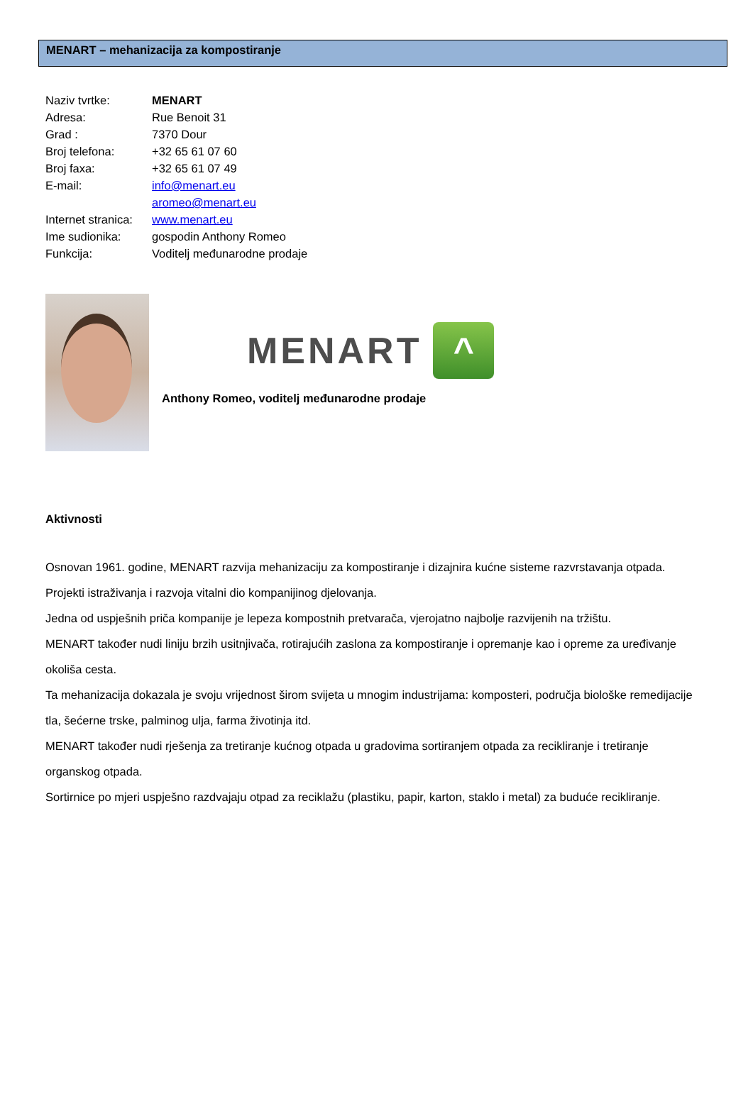MENART – mehanizacija za kompostiranje
| Naziv tvrtke: | MENART |
| Adresa: | Rue Benoit 31 |
| Grad : | 7370 Dour |
| Broj telefona: | +32 65 61 07 60 |
| Broj faxa: | +32 65 61 07 49 |
| E-mail: | info@menart.eu |
| | aromeo@menart.eu |
| Internet stranica: | www.menart.eu |
| Ime sudionika: | gospodin Anthony Romeo |
| Funkcija: | Voditelj međunarodne prodaje |
MENART
^
Anthony Romeo, voditelj međunarodne prodaje
Aktivnosti
Osnovan 1961. godine, MENART razvija mehanizaciju za kompostiranje i dizajnira kućne sisteme razvrstavanja otpada.
Projekti istraživanja i razvoja vitalni dio kompanijinog djelovanja.
Jedna od uspješnih priča kompanije je lepeza kompostnih pretvarača, vjerojatno najbolje razvijenih na tržištu.
MENART također nudi liniju brzih usitnjivača, rotirajućih zaslona za kompostiranje i opremanje kao i opreme za uređivanje okoliša cesta.
Ta mehanizacija dokazala je svoju vrijednost širom svijeta u mnogim industrijama: komposteri, područja biološke remedijacije tla, šećerne trske, palminog ulja, farma životinja itd.
MENART također nudi rješenja za tretiranje kućnog otpada u gradovima sortiranjem otpada za recikliranje i tretiranje organskog otpada.
Sortirnice po mjeri uspješno razdvajaju otpad za reciklažu (plastiku, papir, karton, staklo i metal) za buduće recikliranje.